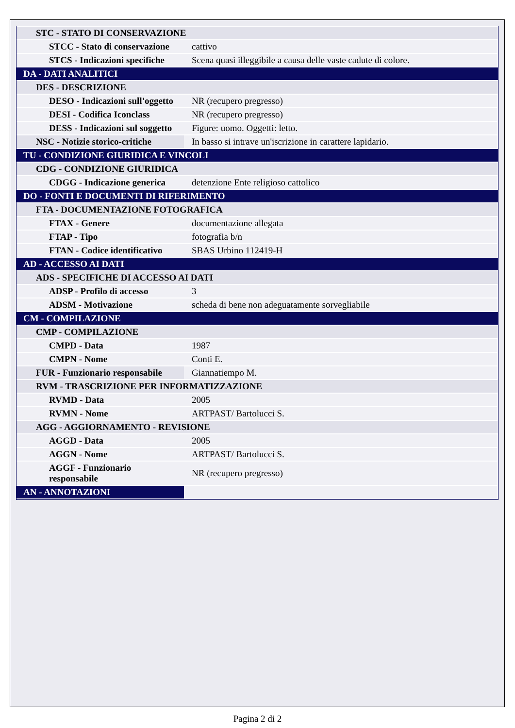| STC - STATO DI CONSERVAZIONE | |
| STCC - Stato di conservazione | cattivo |
| STCS - Indicazioni specifiche | Scena quasi illeggibile a causa delle vaste cadute di colore. |
| DA - DATI ANALITICI | |
| DES - DESCRIZIONE | |
| DESO - Indicazioni sull'oggetto | NR (recupero pregresso) |
| DESI - Codifica Iconclass | NR (recupero pregresso) |
| DESS - Indicazioni sul soggetto | Figure: uomo. Oggetti: letto. |
| NSC - Notizie storico-critiche | In basso si intrave un'iscrizione in carattere lapidario. |
| TU - CONDIZIONE GIURIDICA E VINCOLI | |
| CDG - CONDIZIONE GIURIDICA | |
| CDGG - Indicazione generica | detenzione Ente religioso cattolico |
| DO - FONTI E DOCUMENTI DI RIFERIMENTO | |
| FTA - DOCUMENTAZIONE FOTOGRAFICA | |
| FTAX - Genere | documentazione allegata |
| FTAP - Tipo | fotografia b/n |
| FTAN - Codice identificativo | SBAS Urbino 112419-H |
| AD - ACCESSO AI DATI | |
| ADS - SPECIFICHE DI ACCESSO AI DATI | |
| ADSP - Profilo di accesso | 3 |
| ADSM - Motivazione | scheda di bene non adeguatamente sorvegliabile |
| CM - COMPILAZIONE | |
| CMP - COMPILAZIONE | |
| CMPD - Data | 1987 |
| CMPN - Nome | Conti E. |
| FUR - Funzionario responsabile | Giannatiempo M. |
| RVM - TRASCRIZIONE PER INFORMATIZZAZIONE | |
| RVMD - Data | 2005 |
| RVMN - Nome | ARTPAST/ Bartolucci S. |
| AGG - AGGIORNAMENTO - REVISIONE | |
| AGGD - Data | 2005 |
| AGGN - Nome | ARTPAST/ Bartolucci S. |
| AGGF - Funzionario responsabile | NR (recupero pregresso) |
| AN - ANNOTAZIONI | |
Pagina 2 di 2